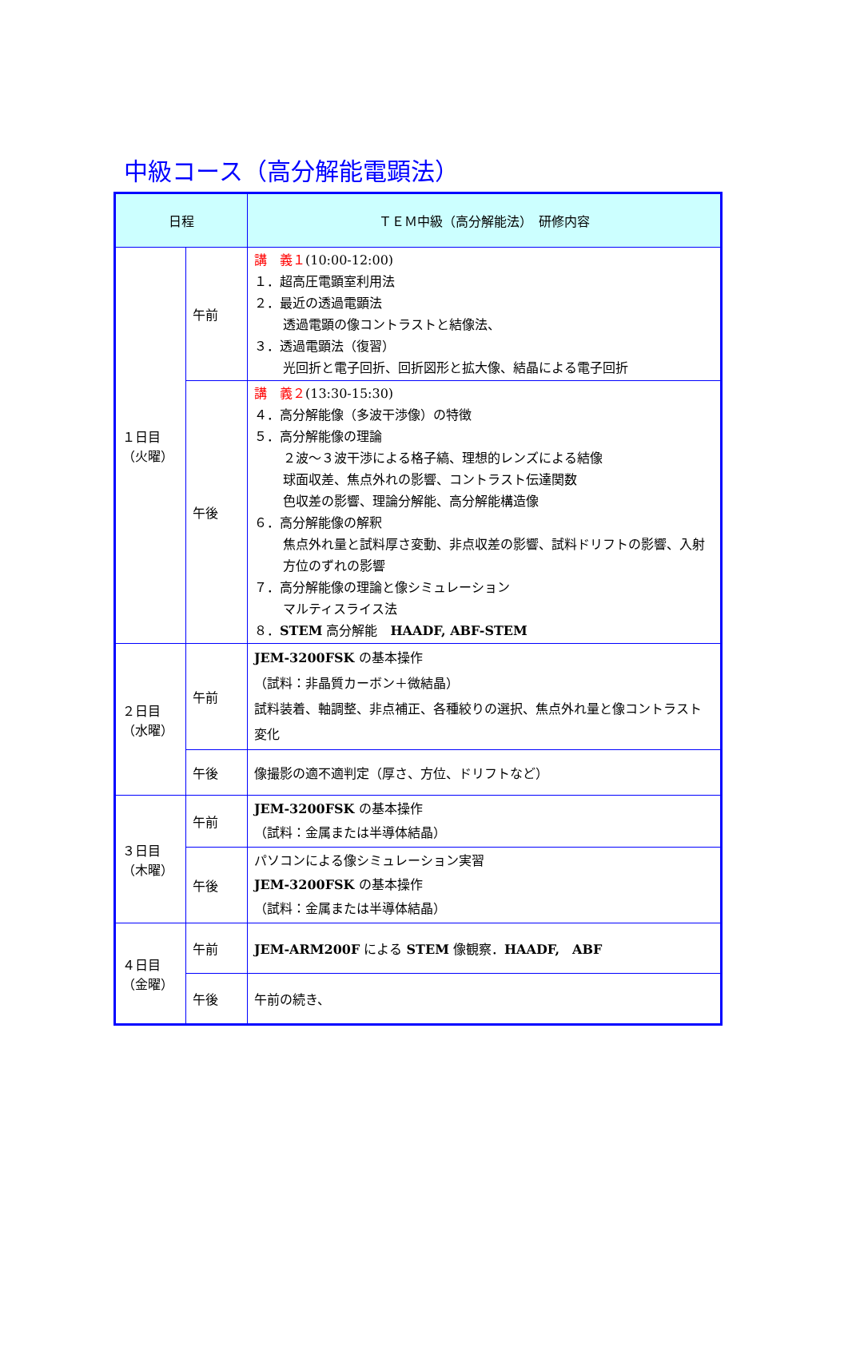中級コース（高分解能電顕法）
| 日程 | | ＴＥＭ中級（高分解能法） 研修内容 |
| --- | --- | --- |
| １日目 （火曜） | 午前 | 講 義１ (10:00-12:00) １．超高圧電顕室利用法 ２．最近の透過電顕法 透過電顕の像コントラストと結像法、 ３．透過電顕法（復習） 光回折と電子回折、回折図形と拡大像、結晶による電子回折 |
| | 午後 | 講 義２ (13:30-15:30) ４．高分解能像（多波干渉像）の特徴 ５．高分解能像の理論 ２波～３波干渉による格子縞、理想的レンズによる結像 球面収差、焦点外れの影響、コントラスト伝達関数 色収差の影響、理論分解能、高分解能構造像 ６．高分解能像の解釈 焦点外れ量と試料厚さ変動、非点収差の影響、試料ドリフトの影響、入射方位のずれの影響 ７．高分解能像の理論と像シミュレーション マルティスライス法 ８． STEM 高分解能 HAADF, ABF-STEM |
| ２日目 （水曜） | 午前 | JEM-3200FSK の基本操作 （試料：非晶質カーボン＋微結晶） 試料装着、軸調整、非点補正、各種絞りの選択、焦点外れ量と像コントラスト変化 |
| | 午後 | 像撮影の適不適判定（厚さ、方位、ドリフトなど） |
| ３日目 （木曜） | 午前 | JEM-3200FSK の基本操作 （試料：金属または半導体結晶） |
| | 午後 | パソコンによる像シミュレーション実習 JEM-3200FSK の基本操作 （試料：金属または半導体結晶） |
| ４日目 （金曜） | 午前 | JEM-ARM200F による STEM 像観察． HAADF, ABF |
| | 午後 | 午前の続き、 |